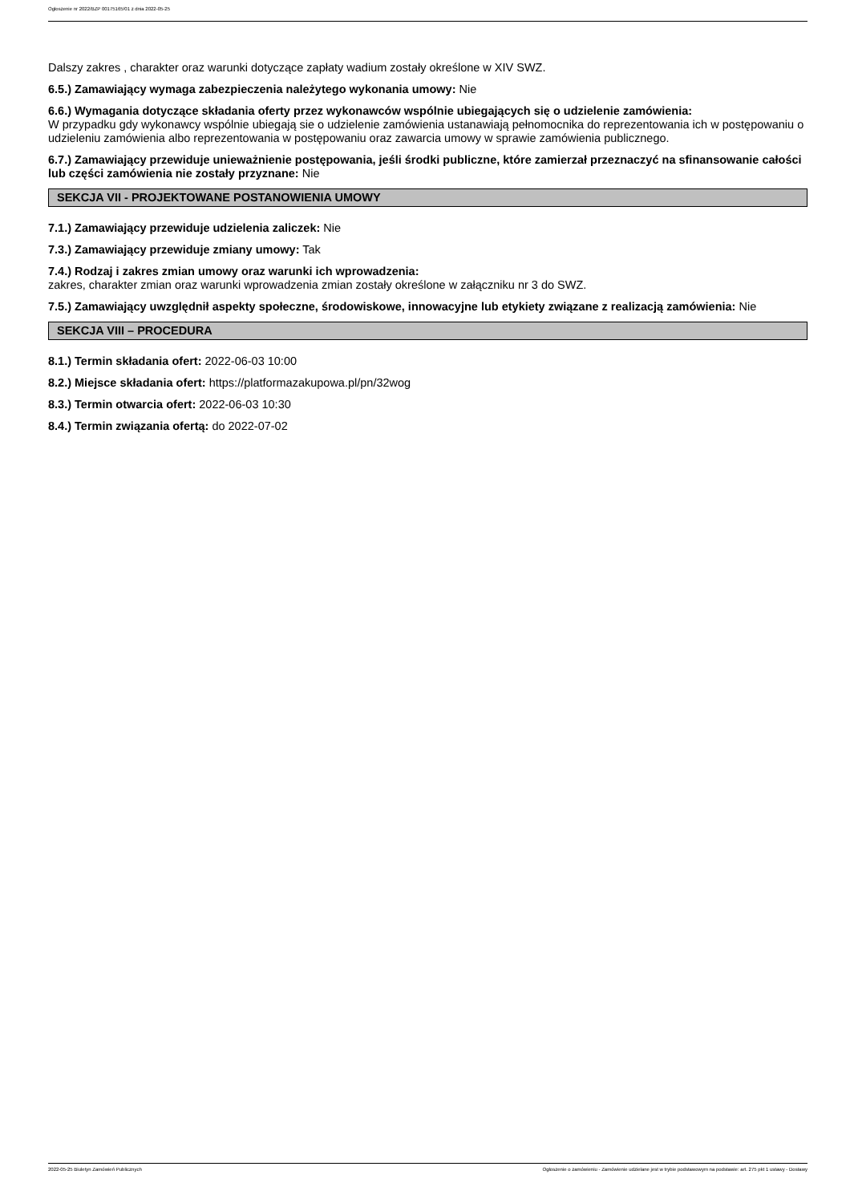Ogłoszenie nr 2022/BZP 00175165/01 z dnia 2022-05-25
Dalszy zakres , charakter oraz warunki dotyczące zapłaty wadium zostały określone w XIV SWZ.
6.5.) Zamawiający wymaga zabezpieczenia należytego wykonania umowy: Nie
6.6.) Wymagania dotyczące składania oferty przez wykonawców wspólnie ubiegających się o udzielenie zamówienia:
W przypadku gdy wykonawcy wspólnie ubiegają sie o udzielenie zamówienia ustanawiają pełnomocnika do reprezentowania ich w postępowaniu o
udzieleniu zamówienia albo reprezentowania w postępowaniu oraz zawarcia umowy w sprawie zamówienia publicznego.
6.7.) Zamawiający przewiduje unieważnienie postępowania, jeśli środki publiczne, które zamierzał przeznaczyć na sfinansowanie całości lub części zamówienia nie zostały przyznane: Nie
SEKCJA VII - PROJEKTOWANE POSTANOWIENIA UMOWY
7.1.) Zamawiający przewiduje udzielenia zaliczek: Nie
7.3.) Zamawiający przewiduje zmiany umowy: Tak
7.4.) Rodzaj i zakres zmian umowy oraz warunki ich wprowadzenia:
zakres, charakter zmian oraz warunki wprowadzenia zmian zostały określone w załączniku nr 3 do SWZ.
7.5.) Zamawiający uwzględnił aspekty społeczne, środowiskowe, innowacyjne lub etykiety związane z realizacją zamówienia: Nie
SEKCJA VIII – PROCEDURA
8.1.) Termin składania ofert: 2022-06-03 10:00
8.2.) Miejsce składania ofert: https://platformazakupowa.pl/pn/32wog
8.3.) Termin otwarcia ofert: 2022-06-03 10:30
8.4.) Termin związania ofertą: do 2022-07-02
2022-05-25 Biuletyn Zamówień Publicznych Ogłoszenie o zamówieniu - Zamówienie udzielane jest w trybie podstawowym na podstawie: art. 275 pkt 1 ustawy - Dostawy